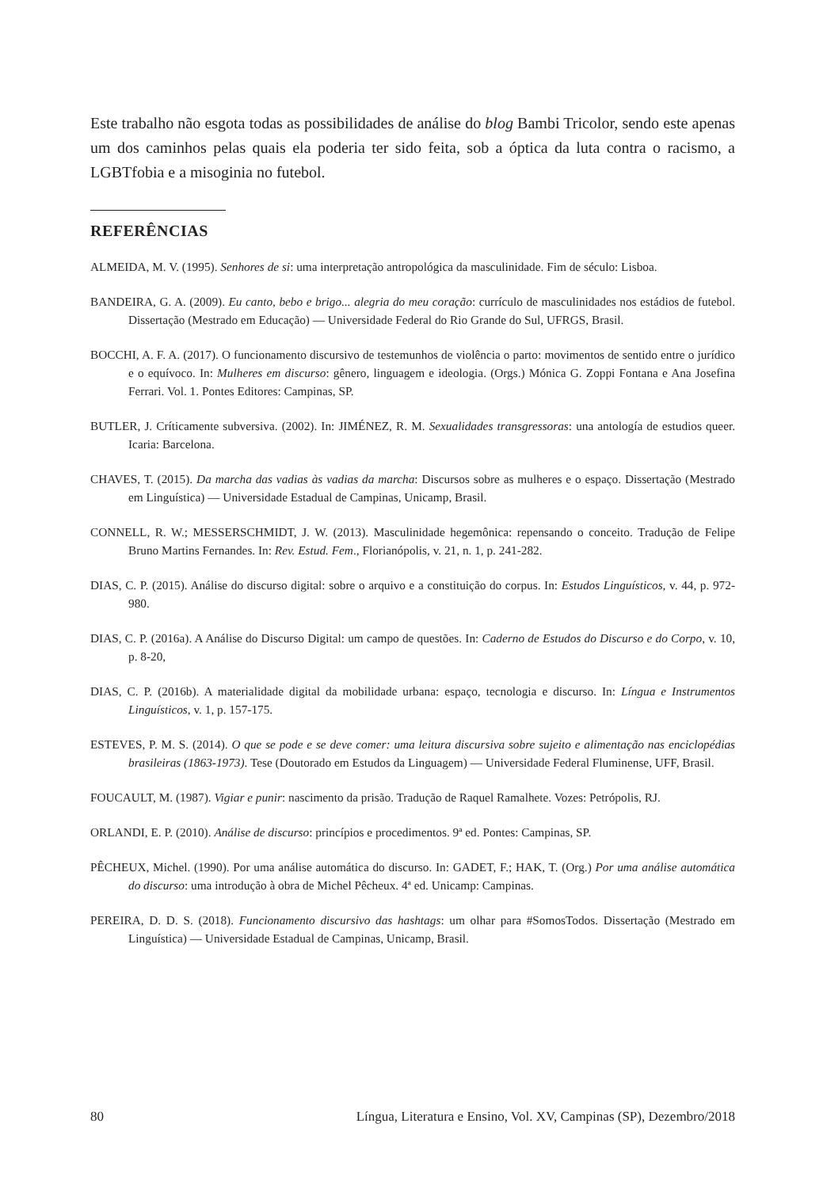Este trabalho não esgota todas as possibilidades de análise do blog Bambi Tricolor, sendo este apenas um dos caminhos pelas quais ela poderia ter sido feita, sob a óptica da luta contra o racismo, a LGBTfobia e a misoginia no futebol.
REFERÊNCIAS
ALMEIDA, M. V. (1995). Senhores de si: uma interpretação antropológica da masculinidade. Fim de século: Lisboa.
BANDEIRA, G. A. (2009). Eu canto, bebo e brigo... alegria do meu coração: currículo de masculinidades nos estádios de futebol. Dissertação (Mestrado em Educação) — Universidade Federal do Rio Grande do Sul, UFRGS, Brasil.
BOCCHI, A. F. A. (2017). O funcionamento discursivo de testemunhos de violência o parto: movimentos de sentido entre o jurídico e o equívoco. In: Mulheres em discurso: gênero, linguagem e ideologia. (Orgs.) Mónica G. Zoppi Fontana e Ana Josefina Ferrari. Vol. 1. Pontes Editores: Campinas, SP.
BUTLER, J. Críticamente subversiva. (2002). In: JIMÉNEZ, R. M. Sexualidades transgressoras: una antología de estudios queer. Icaria: Barcelona.
CHAVES, T. (2015). Da marcha das vadias às vadias da marcha: Discursos sobre as mulheres e o espaço. Dissertação (Mestrado em Linguística) — Universidade Estadual de Campinas, Unicamp, Brasil.
CONNELL, R. W.; MESSERSCHMIDT, J. W. (2013). Masculinidade hegemônica: repensando o conceito. Tradução de Felipe Bruno Martins Fernandes. In: Rev. Estud. Fem., Florianópolis, v. 21, n. 1, p. 241-282.
DIAS, C. P. (2015). Análise do discurso digital: sobre o arquivo e a constituição do corpus. In: Estudos Linguísticos, v. 44, p. 972-980.
DIAS, C. P. (2016a). A Análise do Discurso Digital: um campo de questões. In: Caderno de Estudos do Discurso e do Corpo, v. 10, p. 8-20,
DIAS, C. P. (2016b). A materialidade digital da mobilidade urbana: espaço, tecnologia e discurso. In: Língua e Instrumentos Linguísticos, v. 1, p. 157-175.
ESTEVES, P. M. S. (2014). O que se pode e se deve comer: uma leitura discursiva sobre sujeito e alimentação nas enciclopédias brasileiras (1863-1973). Tese (Doutorado em Estudos da Linguagem) — Universidade Federal Fluminense, UFF, Brasil.
FOUCAULT, M. (1987). Vigiar e punir: nascimento da prisão. Tradução de Raquel Ramalhete. Vozes: Petrópolis, RJ.
ORLANDI, E. P. (2010). Análise de discurso: princípios e procedimentos. 9ª ed. Pontes: Campinas, SP.
PÊCHEUX, Michel. (1990). Por uma análise automática do discurso. In: GADET, F.; HAK, T. (Org.) Por uma análise automática do discurso: uma introdução à obra de Michel Pêcheux. 4ª ed. Unicamp: Campinas.
PEREIRA, D. D. S. (2018). Funcionamento discursivo das hashtags: um olhar para #SomosTodos. Dissertação (Mestrado em Linguística) — Universidade Estadual de Campinas, Unicamp, Brasil.
80 Língua, Literatura e Ensino, Vol. XV, Campinas (SP), Dezembro/2018